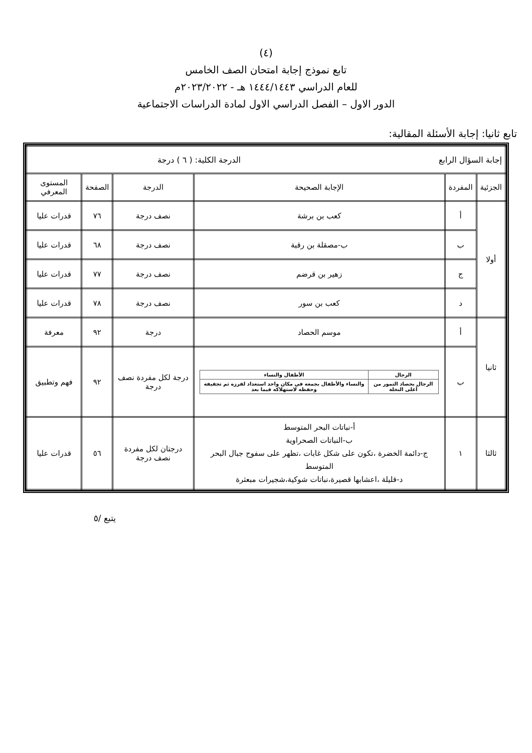(٤)
تابع نموذج إجابة امتحان الصف الخامس
للعام الدراسي ١٤٤٤/١٤٤٣ هـ - ٢٠٢٣/٢٠٢٢م
الدور الاول – الفصل الدراسي الاول لمادة الدراسات الاجتماعية
تابع ثانيا: إجابة الأسئلة المقالية:
| إجابة السؤال الرابع الدرجة الكلية: ( ٦ ) درجة | | | | | |
| الجزئية | المفردة | الإجابة الصحيحة | الدرجة | الصفحة | المستوى المعرفي |
| أولا | أ | كعب بن برشة | نصف درجة | ٧٦ | قدرات عليا |
| | ب | ب-مصقلة بن رقبة | نصف درجة | ٦٨ | قدرات عليا |
| | ج | زهير بن قرضم | نصف درجة | ٧٧ | قدرات عليا |
| | د | كعب بن سور | نصف درجة | ٧٨ | قدرات عليا |
| ثانيا | أ | موسم الحصاد | درجة | ٩٢ | معرفة |
| | ب | / الرجال / الأطفال والنساء / / --- / --- / / الرجال بحصاد التمور من أعلى النخلة / والنساء والأطفال بجمعه في مكان واحد استعداد لفرزه ثم تجفيفه وحفظه لاستهلاكه فيما بعد / | درجة لكل مفردة نصف درجة | ٩٢ | فهم وتطبيق |
| ثالثا | ١ | أ-نباتات البحر المتوسط ب-النباتات الصحراوية ج-دائمة الخضرة ،تكون على شكل غابات ،تظهر على سفوح جبال البحر المتوسط د-قليلة ،اعشابها قصيرة،نباتات شوكية،شجيرات مبعثرة | درجتان لكل مفردة نصف درجة | ٥٦ | قدرات عليا |
يتبع /٥